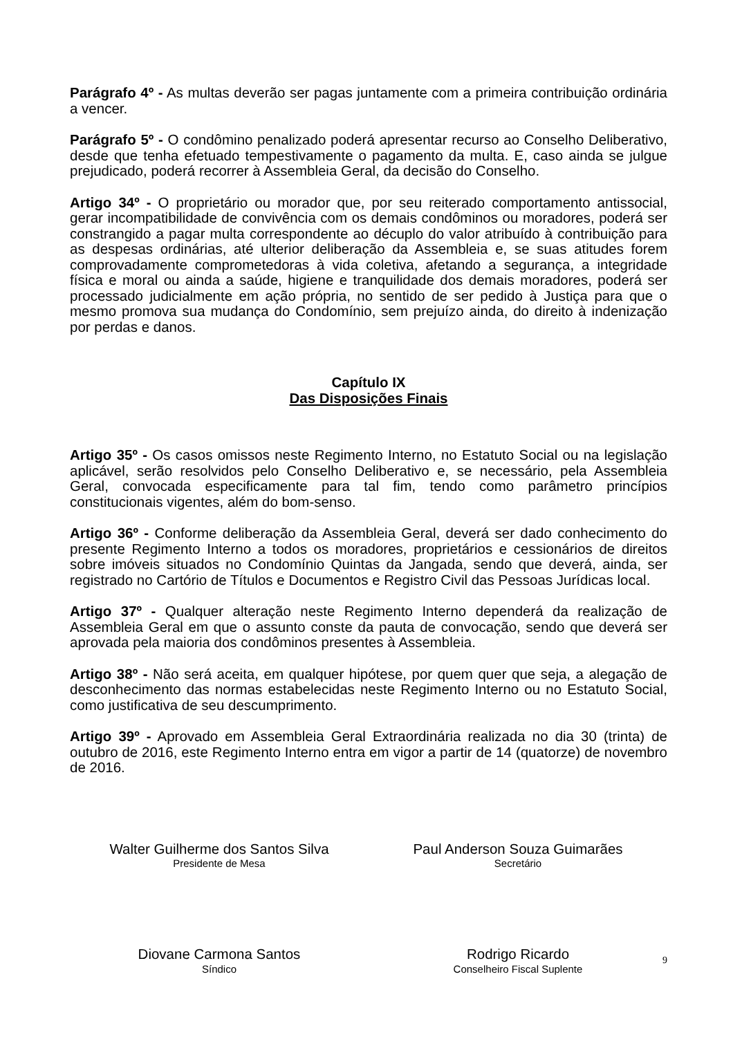Parágrafo 4º - As multas deverão ser pagas juntamente com a primeira contribuição ordinária a vencer.
Parágrafo 5º - O condômino penalizado poderá apresentar recurso ao Conselho Deliberativo, desde que tenha efetuado tempestivamente o pagamento da multa. E, caso ainda se julgue prejudicado, poderá recorrer à Assembleia Geral, da decisão do Conselho.
Artigo 34º - O proprietário ou morador que, por seu reiterado comportamento antissocial, gerar incompatibilidade de convivência com os demais condôminos ou moradores, poderá ser constrangido a pagar multa correspondente ao décuplo do valor atribuído à contribuição para as despesas ordinárias, até ulterior deliberação da Assembleia e, se suas atitudes forem comprovadamente comprometedoras à vida coletiva, afetando a segurança, a integridade física e moral ou ainda a saúde, higiene e tranquilidade dos demais moradores, poderá ser processado judicialmente em ação própria, no sentido de ser pedido à Justiça para que o mesmo promova sua mudança do Condomínio, sem prejuízo ainda, do direito à indenização por perdas e danos.
Capítulo IX
Das Disposições Finais
Artigo 35º - Os casos omissos neste Regimento Interno, no Estatuto Social ou na legislação aplicável, serão resolvidos pelo Conselho Deliberativo e, se necessário, pela Assembleia Geral, convocada especificamente para tal fim, tendo como parâmetro princípios constitucionais vigentes, além do bom-senso.
Artigo 36º - Conforme deliberação da Assembleia Geral, deverá ser dado conhecimento do presente Regimento Interno a todos os moradores, proprietários e cessionários de direitos sobre imóveis situados no Condomínio Quintas da Jangada, sendo que deverá, ainda, ser registrado no Cartório de Títulos e Documentos e Registro Civil das Pessoas Jurídicas local.
Artigo 37º - Qualquer alteração neste Regimento Interno dependerá da realização de Assembleia Geral em que o assunto conste da pauta de convocação, sendo que deverá ser aprovada pela maioria dos condôminos presentes à Assembleia.
Artigo 38º - Não será aceita, em qualquer hipótese, por quem quer que seja, a alegação de desconhecimento das normas estabelecidas neste Regimento Interno ou no Estatuto Social, como justificativa de seu descumprimento.
Artigo 39º - Aprovado em Assembleia Geral Extraordinária realizada no dia 30 (trinta) de outubro de 2016, este Regimento Interno entra em vigor a partir de 14 (quatorze) de novembro de 2016.
Walter Guilherme dos Santos Silva
Presidente de Mesa
Paul Anderson Souza Guimarães
Secretário
Diovane Carmona Santos
Síndico
Rodrigo Ricardo
Conselheiro Fiscal Suplente
9